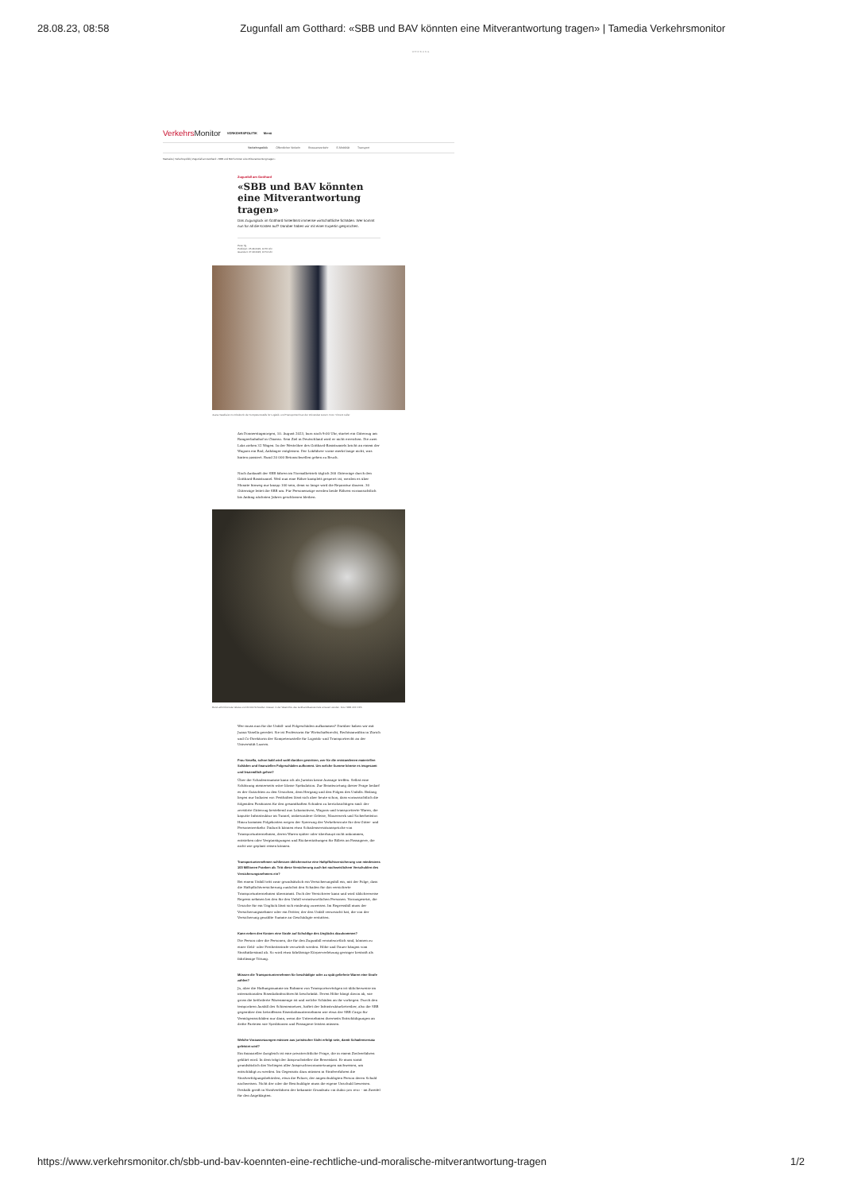28.08.23, 08:58 Zugunfall am Gotthard: «SBB und BAV könnten eine Mitverantwortung tragen» | Tamedia Verkehrsmonitor
WERBUNG
Verkehrs Monitor VERKEHRSPOLITIK Menü
Verkehrspolitik Öffentlicher Verkehr Strassenverkehr E-Mobilität Transport
Startseite | Verkehrspolitik | Zugunfall am Gotthard: «SBB und BAV könnten eine Mitverantwortung tragen»
Zugunfall am Gotthard
«SBB und BAV könnten eine Mitverantwortung tragen»
Das Zugunglück im Gotthard hinterlässt immense wirtschaftliche Schäden. Wer kommt nun für all die Kosten auf? Darüber haben wir mit einer Expertin gesprochen.
Peter Ilg
Publiziert: 25.08.2023, 12:55 Uhr
Geändert: 27.08.2023, 16:50 Uhr
Juana Vasella ist Co-Direktorin der Kompetenzstelle für Logistik- und Transportrecht an der Universität Luzern. Foto: Vincent Leifer
Am Donnerstagmorgen, 10. August 2023, kurz nach 9:00 Uhr, startet ein Güterzug am Rangierbahnhof in Chiasso. Sein Ziel in Deutschland wird er nicht erreichen. Die zwei Loks ziehen 32 Wagen. In der Weströhre des Gotthard-Basistunnels bricht an einem der Wagons ein Rad, Anhänger entgleisen. Der Lokführer vorne merkt lange nicht, was hinten passiert. Rund 20 000 Betonschwellen gehen zu Bruch.
Nach Auskunft der SBB fahren im Normalbetrieb täglich 260 Güterzüge durch den Gotthard-Basistunnel. Weil nun eine Röhre komplett gesperrt ist, werden es über Monate hinweg nur knapp 100 sein, denn so lange wird die Reparatur dauern. 30 Güterzüge leitet die SBB um. Für Personenzüge werden beide Röhren voraussichtlich bis Anfang nächsten Jahres geschlossen bleiben.
Rund acht Kilometer Gleise und 20 000 Schwellen müssen in der Weströhre des Gotthard-Basistunnels erneuert werden. Foto: SBB CFF FFS
Wer muss nun für die Unfall- und Folgeschäden aufkommen? Darüber haben wir mit Juana Vasella geredet. Sie ist Professorin für Wirtschaftsrecht, Rechtsanwältin in Zürich und Co-Direktorin der Kompetenzstelle für Logistik- und Transportrecht an der Universität Luzern.
Frau Vasella, schon bald wird wohl darüber gestritten, wer für die entstandenen materiellen Schäden und finanziellen Folgeschäden aufkommt. Um welche Summe könnte es insgesamt und letztendlich gehen?
Über die Schadenssumme kann ich als Juristin keine Aussage treffen. Selbst eine Schätzung meinerseits wäre blosse Spekulation. Zur Beantwortung dieser Frage bedarf es der Gutachten zu den Ursachen, dem Hergang und den Folgen des Unfalls. Bislang liegen nur Indizien vor. Festhalten lässt sich aber heute schon, dass voraussichtlich die folgenden Positionen für den gesamthaften Schaden zu berücksichtigen sind: der zerstörte Güterzug bestehend aus Lokomotiven, Wagons und transportierte Waren, die kaputte Infrastruktur im Tunnel, insbesondere Geleise, Mauerwerk und Sicherheitstor. Hinzu kommen Folgekosten wegen der Sperrung der Verkehrsroute für den Güter- und Personenverkehr. Dadurch können etwa Schadensersatzansprüche von Transportunternehmen, deren Waren später oder überhaupt nicht ankommen, entstehen oder Vergünstigungen und Rückerstattungen für Billets an Passagiere, die nicht wie geplant reisen können.
Transportunternehmen schliessen üblicherweise eine Haftpflichtversicherung von mindestens 100 Millionen Franken ab. Tritt diese Versicherung auch bei nachweislichem Verschulden des Versicherungsnehmers ein?
Bei einem Unfall tritt zwar grundsätzlich ein Versicherungsfall ein, mit der Folge, dass die Haftpflichtversicherung zunächst den Schaden für das versicherte Transportunternehmen übernimmt. Doch der Versicherer kann und wird üblicherweise Regress nehmen bei den für den Unfall verantwortlichen Personen. Vorausgesetzt, die Ursache für ein Unglück lässt sich eindeutig zuweisen. Im Regressfall muss der Versicherungsnehmer oder ein Dritter, der den Unfall verursacht hat, die von der Versicherung gezahlte Summe an Geschädigte erstatten.
Kann neben den Kosten eine Strafe auf Schuldige des Unglücks dazukommen?
Die Person oder die Personen, die für den Zugunfall verantwortlich sind, können zu einer Geld- oder Freiheitsstrafe verurteilt werden. Höhe und Dauer hängen vom Straftatbestand ab. So wird etwa fahrlässige Körperverletzung geringer bestraft als fahrlässige Tötung.
Müssen die Transportunternehmen für beschädigte oder zu spät gelieferte Waren eine Strafe zahlen?
Ja, aber die Haftungssumme im Rahmen von Transportverträgen ist üblicherweise im internationalen Eisenbahnfrachtrecht beschränkt. Deren Höhe hängt davon ab, wie gross die beförderte Warenmenge ist und welche Schäden an ihr vorliegen. Durch den temporären Ausfall des Schienennetzes, haftet der Infrastrukturbetreiber, also die SBB gegenüber den betroffenen Eisenbahnunternehmen wie etwa der SBB Cargo für Vermögensschäden nur dann, wenn die Unternehmen ihrerseits Entschädigungen an dritte Parteien wie Speditionen und Passagiere leisten müssen.
Welche Voraussetzungen müssen aus juristischer Sicht erfolgt sein, damit Schadensersatz geleistet wird?
Ein finanzieller Ausgleich ist eine privatrechtliche Frage, die in einem Zivilverfahren geklärt wird. In dem trägt der Anspruchsteller die Beweislast. Er muss somit grundsätzlich das Vorliegen aller Anspruchsvoraussetzungen nachweisen, um entschädigt zu werden. Im Gegensatz dazu müssen in Strafverfahren die Strafverfolgungsbehörden, etwa die Polizei, der angeschuldigten Person deren Schuld nachweisen. Nicht der oder die Beschuldigte muss die eigene Unschuld beweisen. Deshalb greift in Strafverfahren der bekannte Grundsatz «in dubio pro reo» - im Zweifel für den Angeklagten.
https://www.verkehrsmonitor.ch/sbb-und-bav-koennten-eine-rechtliche-und-moralische-mitverantwortung-tragen 1/2